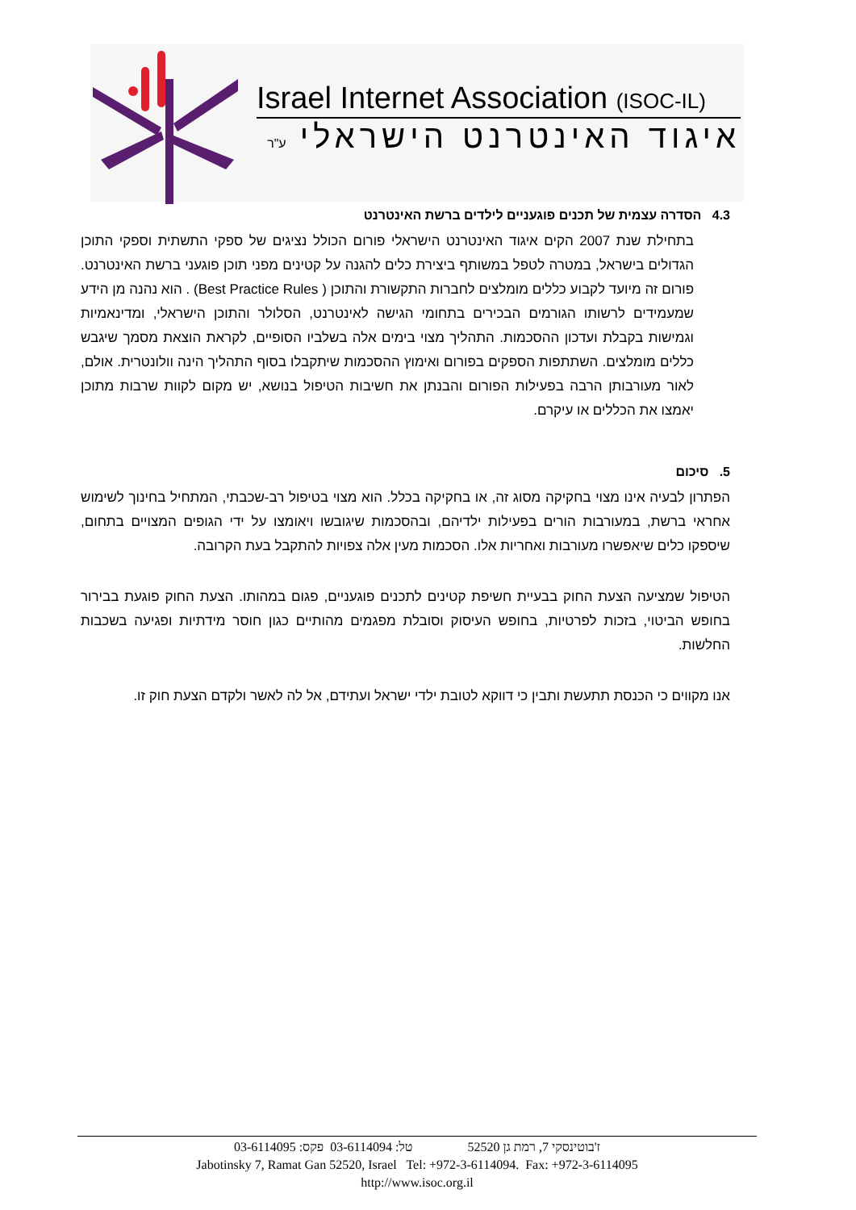Israel Internet Association (ISOC-IL)
איגוד האינטרנט הישראלי ע"ר
4.3 הסדרה עצמית של תכנים פוגעניים לילדים ברשת האינטרנט
בתחילת שנת 2007 הקים איגוד האינטרנט הישראלי פורום הכולל נציגים של ספקי התשתית וספקי התוכן הגדולים בישראל, במטרה לטפל במשותף ביצירת כלים להגנה על קטינים מפני תוכן פוגעני ברשת האינטרנט. פורום זה מיועד לקבוע כללים מומלצים לחברות התקשורת והתוכן ( Best Practice Rules) . הוא נהנה מן הידע שמעמידים לרשותו הגורמים הבכירים בתחומי הגישה לאינטרנט, הסלולר והתוכן הישראלי, ומדינאמיות וגמישות בקבלת ועדכון ההסכמות. התהליך מצוי בימים אלה בשלביו הסופיים, לקראת הוצאת מסמך שיגבש כללים מומלצים. השתתפות הספקים בפורום ואימוץ ההסכמות שיתקבלו בסוף התהליך הינה וולונטרית. אולם, לאור מעורבותן הרבה בפעילות הפורום והבנתן את חשיבות הטיפול בנושא, יש מקום לקוות שרבות מתוכן יאמצו את הכללים או עיקרם.
5. סיכום
הפתרון לבעיה אינו מצוי בחקיקה מסוג זה, או בחקיקה בכלל. הוא מצוי בטיפול רב-שכבתי, המתחיל בחינוך לשימוש אחראי ברשת, במעורבות הורים בפעילות ילדיהם, ובהסכמות שיגובשו ויאומצו על ידי הגופים המצויים בתחום, שיספקו כלים שיאפשרו מעורבות ואחריות אלו. הסכמות מעין אלה צפויות להתקבל בעת הקרובה.
הטיפול שמציעה הצעת החוק בבעיית חשיפת קטינים לתכנים פוגעניים, פגום במהותו. הצעת החוק פוגעת בבירור בחופש הביטוי, בזכות לפרטיות, בחופש העיסוק וסובלת מפגמים מהותיים כגון חוסר מידתיות ופגיעה בשכבות החלשות.
אנו מקווים כי הכנסת תתעשת ותבין כי דווקא לטובת ילדי ישראל ועתידם, אל לה לאשר ולקדם הצעת חוק זו.
ז'בוטינסקי 7, רמת גן 52520 טל: 03-6114094 פקס: 03-6114095
Jabotinsky 7, Ramat Gan 52520, Israel Tel: +972-3-6114094. Fax: +972-3-6114095
http://www.isoc.org.il